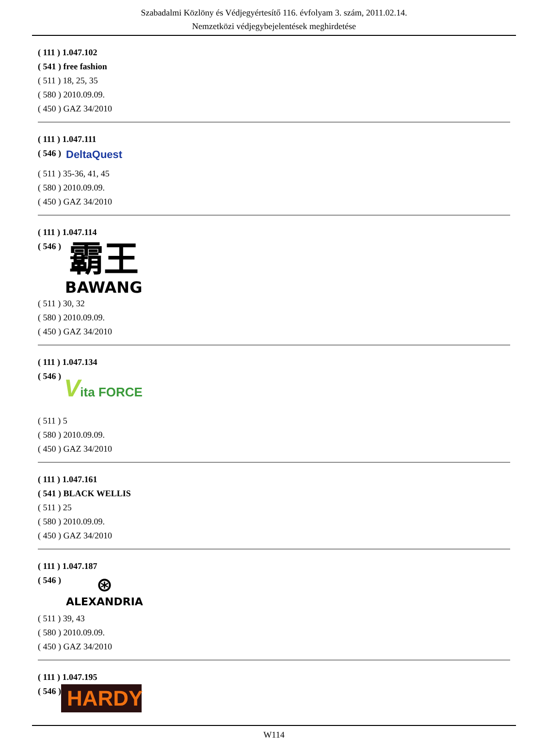Szabadalmi Közlöny és Védjegyértesítő 116. évfolyam 3. szám, 2011.02.14.
Nemzetközi védjegybejelentések meghirdetése
( 111 ) 1.047.102
( 541 ) free fashion
( 511 ) 18, 25, 35
( 580 ) 2010.09.09.
( 450 ) GAZ 34/2010
( 111 ) 1.047.111
( 546 )
DeltaQuest
( 511 ) 35-36, 41, 45
( 580 ) 2010.09.09.
( 450 ) GAZ 34/2010
( 111 ) 1.047.114
( 546 )
霸王
BAWANG
( 511 ) 30, 32
( 580 ) 2010.09.09.
( 450 ) GAZ 34/2010
( 111 ) 1.047.134
( 546 )
Vita FORCE
( 511 ) 5
( 580 ) 2010.09.09.
( 450 ) GAZ 34/2010
( 111 ) 1.047.161
( 541 ) BLACK WELLIS
( 511 ) 25
( 580 ) 2010.09.09.
( 450 ) GAZ 34/2010
( 111 ) 1.047.187
( 546 )
⊛
ALEXANDRIA
( 511 ) 39, 43
( 580 ) 2010.09.09.
( 450 ) GAZ 34/2010
( 111 ) 1.047.195
( 546 )
HARDY
W114